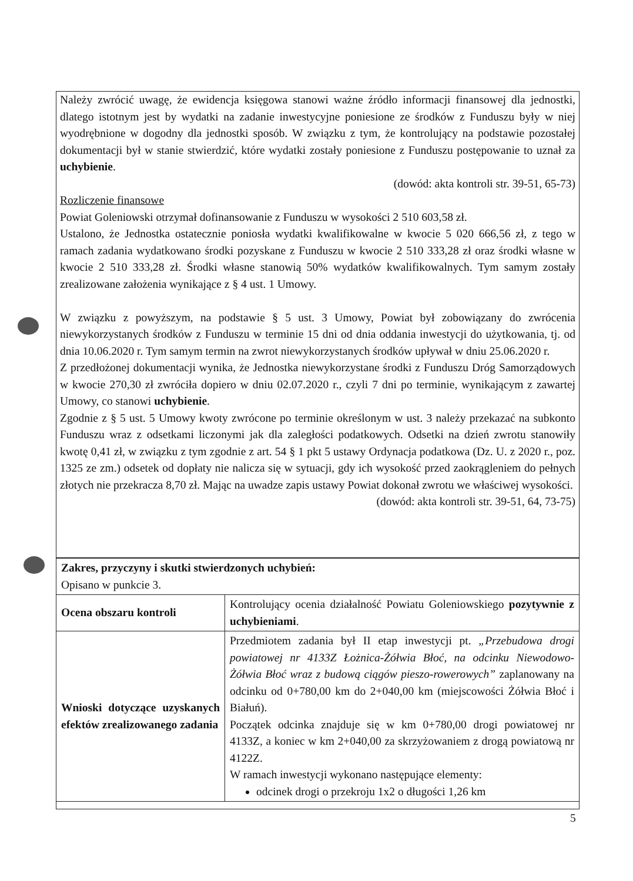Należy zwrócić uwagę, że ewidencja księgowa stanowi ważne źródło informacji finansowej dla jednostki, dlatego istotnym jest by wydatki na zadanie inwestycyjne poniesione ze środków z Funduszu były w niej wyodrębnione w dogodny dla jednostki sposób. W związku z tym, że kontrolujący na podstawie pozostałej dokumentacji był w stanie stwierdzić, które wydatki zostały poniesione z Funduszu postępowanie to uznał za uchybienie.
(dowód: akta kontroli str. 39-51, 65-73)
Rozliczenie finansowe
Powiat Goleniowski otrzymał dofinansowanie z Funduszu w wysokości 2 510 603,58 zł.
Ustalono, że Jednostka ostatecznie poniosła wydatki kwalifikowalne w kwocie 5 020 666,56 zł, z tego w ramach zadania wydatkowano środki pozyskane z Funduszu w kwocie 2 510 333,28 zł oraz środki własne w kwocie 2 510 333,28 zł. Środki własne stanowią 50% wydatków kwalifikowalnych. Tym samym zostały zrealizowane założenia wynikające z § 4 ust. 1 Umowy.
W związku z powyższym, na podstawie § 5 ust. 3 Umowy, Powiat był zobowiązany do zwrócenia niewykorzystanych środków z Funduszu w terminie 15 dni od dnia oddania inwestycji do użytkowania, tj. od dnia 10.06.2020 r. Tym samym termin na zwrot niewykorzystanych środków upływał w dniu 25.06.2020 r.
Z przedłożonej dokumentacji wynika, że Jednostka niewykorzystane środki z Funduszu Dróg Samorządowych w kwocie 270,30 zł zwróciła dopiero w dniu 02.07.2020 r., czyli 7 dni po terminie, wynikającym z zawartej Umowy, co stanowi uchybienie.
Zgodnie z § 5 ust. 5 Umowy kwoty zwrócone po terminie określonym w ust. 3 należy przekazać na subkonto Funduszu wraz z odsetkami liczonymi jak dla zaległości podatkowych. Odsetki na dzień zwrotu stanowiły kwotę 0,41 zł, w związku z tym zgodnie z art. 54 § 1 pkt 5 ustawy Ordynacja podatkowa (Dz. U. z 2020 r., poz. 1325 ze zm.) odsetek od dopłaty nie nalicza się w sytuacji, gdy ich wysokość przed zaokrągleniem do pełnych złotych nie przekracza 8,70 zł. Mając na uwadze zapis ustawy Powiat dokonał zwrotu we właściwej wysokości.
(dowód: akta kontroli str. 39-51, 64, 73-75)
| Zakres, przyczyny i skutki stwierdzonych uchybień: Opisano w punkcie 3. | |
| Ocena obszaru kontroli | Kontrolujący ocenia działalność Powiatu Goleniowskiego pozytywnie z uchybieniami . |
| Wnioski dotyczące uzyskanych efektów zrealizowanego zadania | Przedmiotem zadania był II etap inwestycji pt. „Przebudowa drogi powiatowej nr 4133Z Łożnica-Żółwia Błoć, na odcinku Niewodowo-Żółwia Błoć wraz z budową ciągów pieszo-rowerowych” zaplanowany na odcinku od 0+780,00 km do 2+040,00 km (miejscowości Żółwia Błoć i Białuń). Początek odcinka znajduje się w km 0+780,00 drogi powiatowej nr 4133Z, a koniec w km 2+040,00 za skrzyżowaniem z drogą powiatową nr 4122Z. W ramach inwestycji wykonano następujące elementy: odcinek drogi o przekroju 1x2 o długości 1,26 km |
5